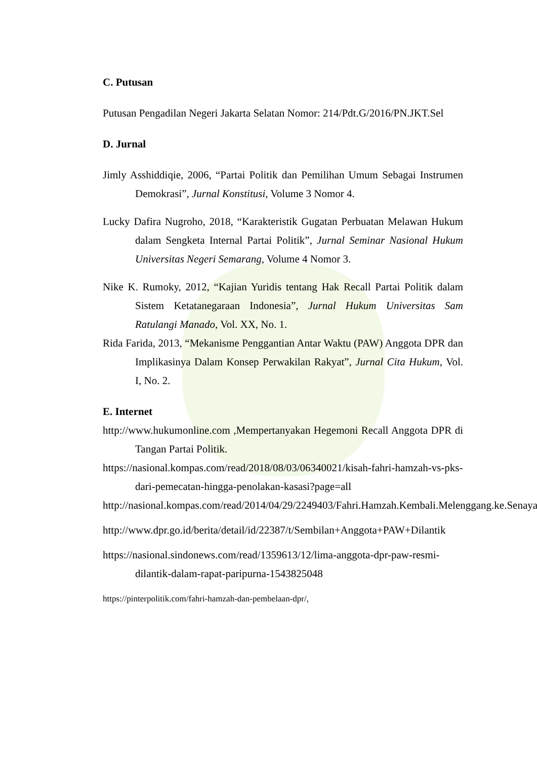C. Putusan
Putusan Pengadilan Negeri Jakarta Selatan Nomor: 214/Pdt.G/2016/PN.JKT.Sel
D. Jurnal
Jimly Asshiddiqie, 2006, “Partai Politik dan Pemilihan Umum Sebagai Instrumen Demokrasi”, Jurnal Konstitusi, Volume 3 Nomor 4.
Lucky Dafira Nugroho, 2018, “Karakteristik Gugatan Perbuatan Melawan Hukum dalam Sengketa Internal Partai Politik”, Jurnal Seminar Nasional Hukum Universitas Negeri Semarang, Volume 4 Nomor 3.
Nike K. Rumoky, 2012, “Kajian Yuridis tentang Hak Recall Partai Politik dalam Sistem Ketatanegaraan Indonesia”, Jurnal Hukum Universitas Sam Ratulangi Manado, Vol. XX, No. 1.
Rida Farida, 2013, “Mekanisme Penggantian Antar Waktu (PAW) Anggota DPR dan Implikasinya Dalam Konsep Perwakilan Rakyat”, Jurnal Cita Hukum, Vol. I, No. 2.
E. Internet
http://www.hukumonline.com ,Mempertanyakan Hegemoni Recall Anggota DPR di Tangan Partai Politik.
https://nasional.kompas.com/read/2018/08/03/06340021/kisah-fahri-hamzah-vs-pks-dari-pemecatan-hingga-penolakan-kasasi?page=all
http://nasional.kompas.com/read/2014/04/29/2249403/Fahri.Hamzah.Kembali.Melenggang.ke.Senayan
http://www.dpr.go.id/berita/detail/id/22387/t/Sembilan+Anggota+PAW+Dilantik
https://nasional.sindonews.com/read/1359613/12/lima-anggota-dpr-paw-resmi-dilantik-dalam-rapat-paripurna-1543825048
https://pinterpolitik.com/fahri-hamzah-dan-pembelaan-dpr/,